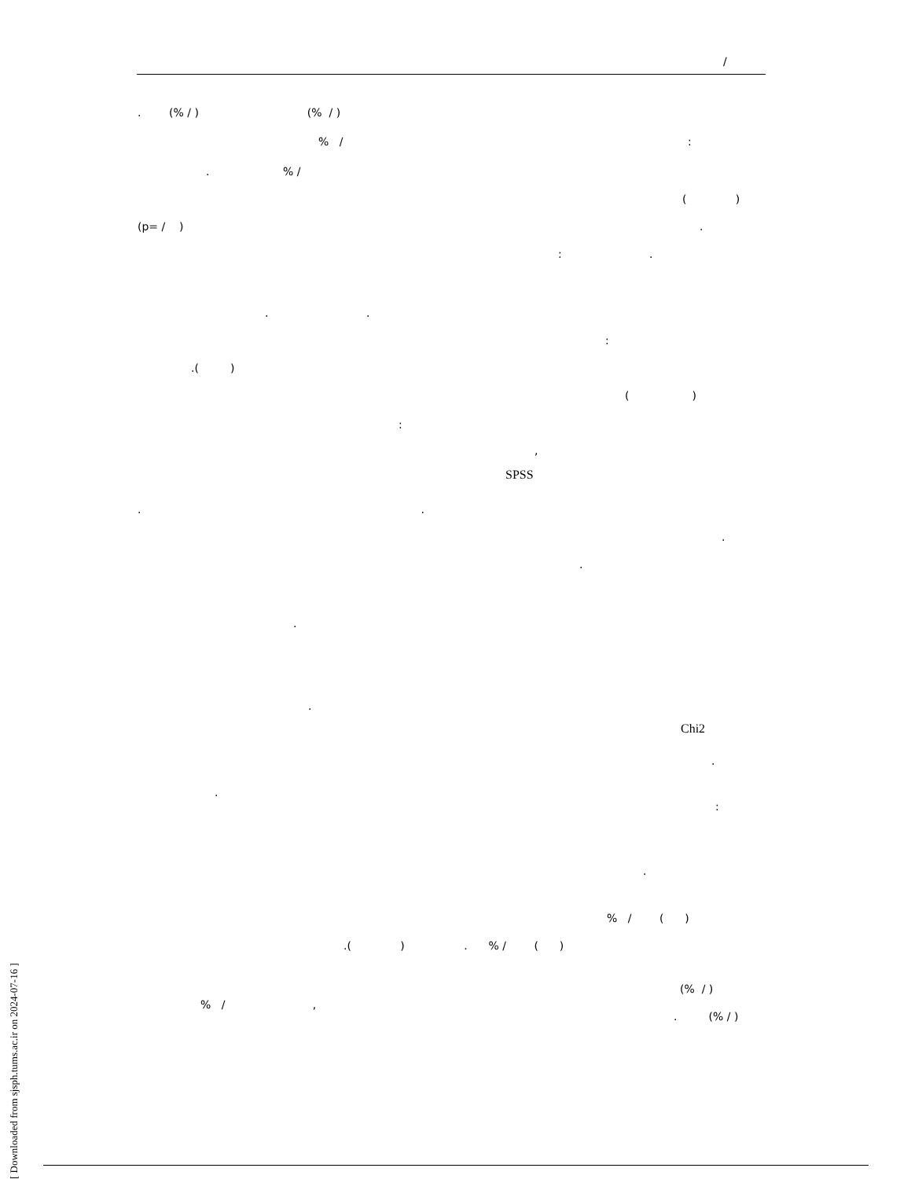/
. (% / ) (% / )
% /
:
. % /
( )
(p= / )
.
: .
. .
:
.( )
( )
:
,
SPSS
. .
.
.
.
.
Chi2
.
.
:
.
% / ( )
.( ) . % / ( )
(% / )
% / ,
. (% / )
[ Downloaded from sjsph.tums.ac.ir on 2024-07-16 ]